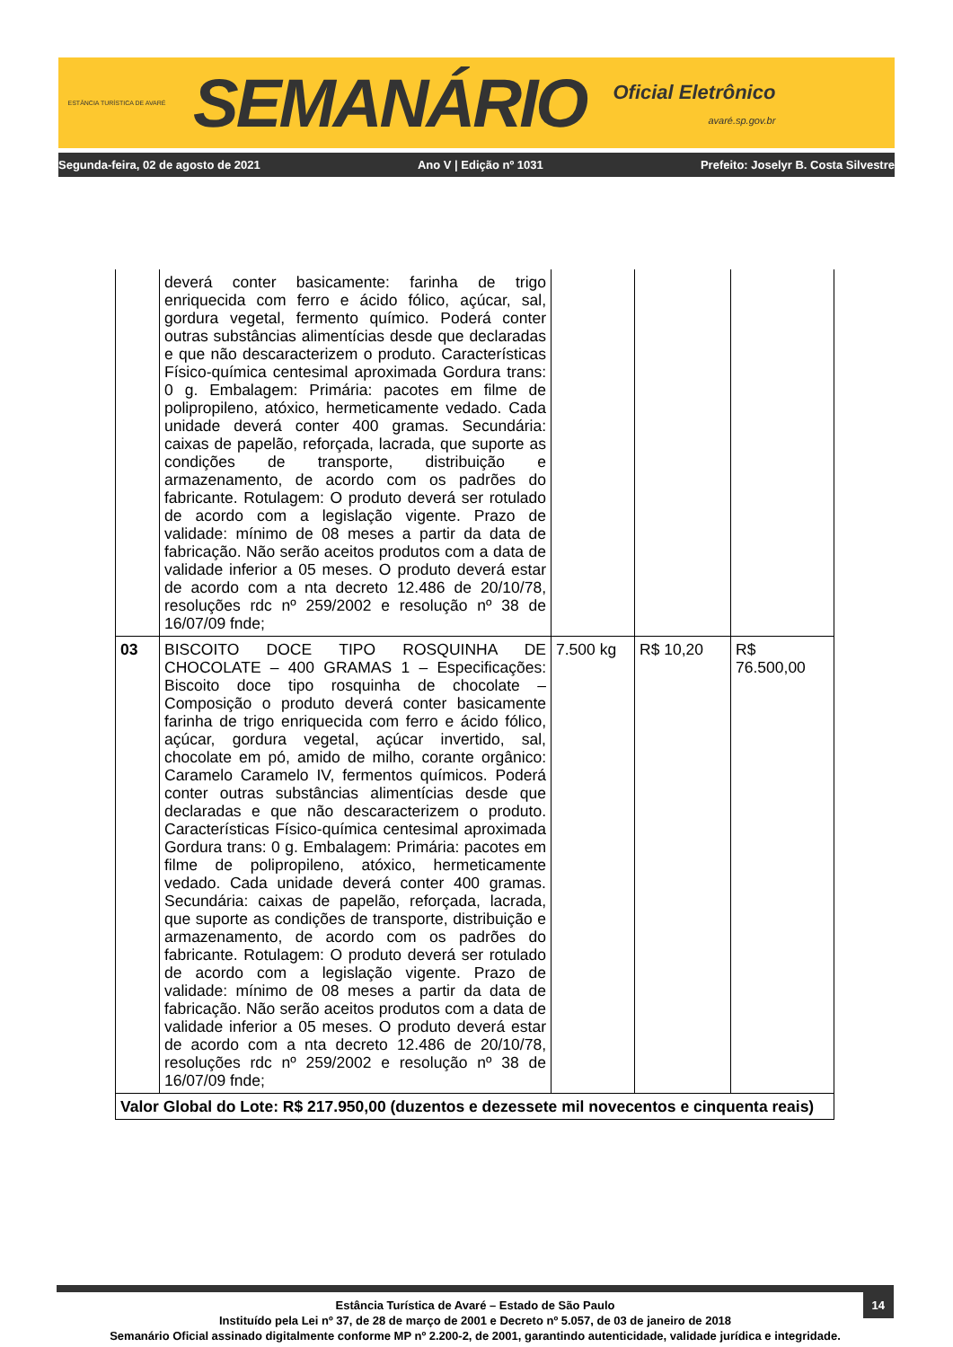ESTÂNCIA TURÍSTICA DE AVARÉ
SEMANÁRIO
Oficial Eletrônico
avaré.sp.gov.br
Segunda-feira, 02 de agosto de 2021 Ano V | Edição nº 1031 Prefeito: Joselyr B. Costa Silvestre
| | deverá conter basicamente: farinha de trigo enriquecida com ferro e ácido fólico, açúcar, sal, gordura vegetal, fermento químico. Poderá conter outras substâncias alimentícias desde que declaradas e que não descaracterizem o produto. Características Físico-química centesimal aproximada Gordura trans: 0 g. Embalagem: Primária: pacotes em filme de polipropileno, atóxico, hermeticamente vedado. Cada unidade deverá conter 400 gramas. Secundária: caixas de papelão, reforçada, lacrada, que suporte as condições de transporte, distribuição e armazenamento, de acordo com os padrões do fabricante. Rotulagem: O produto deverá ser rotulado de acordo com a legislação vigente. Prazo de validade: mínimo de 08 meses a partir da data de fabricação. Não serão aceitos produtos com a data de validade inferior a 05 meses. O produto deverá estar de acordo com a nta decreto 12.486 de 20/10/78, resoluções rdc nº 259/2002 e resolução nº 38 de 16/07/09 fnde; | | | |
| 03 | BISCOITO DOCE TIPO ROSQUINHA DE CHOCOLATE – 400 GRAMAS 1 – Especificações: Biscoito doce tipo rosquinha de chocolate – Composição o produto deverá conter basicamente farinha de trigo enriquecida com ferro e ácido fólico, açúcar, gordura vegetal, açúcar invertido, sal, chocolate em pó, amido de milho, corante orgânico: Caramelo Caramelo IV, fermentos químicos. Poderá conter outras substâncias alimentícias desde que declaradas e que não descaracterizem o produto. Características Físico-química centesimal aproximada Gordura trans: 0 g. Embalagem: Primária: pacotes em filme de polipropileno, atóxico, hermeticamente vedado. Cada unidade deverá conter 400 gramas. Secundária: caixas de papelão, reforçada, lacrada, que suporte as condições de transporte, distribuição e armazenamento, de acordo com os padrões do fabricante. Rotulagem: O produto deverá ser rotulado de acordo com a legislação vigente. Prazo de validade: mínimo de 08 meses a partir da data de fabricação. Não serão aceitos produtos com a data de validade inferior a 05 meses. O produto deverá estar de acordo com a nta decreto 12.486 de 20/10/78, resoluções rdc nº 259/2002 e resolução nº 38 de 16/07/09 fnde; | 7.500 kg | R$ 10,20 | R$ 76.500,00 |
| Valor Global do Lote: R$ 217.950,00 (duzentos e dezessete mil novecentos e cinquenta reais) | | | | |
14
Estância Turística de Avaré – Estado de São Paulo
Instituído pela Lei nº 37, de 28 de março de 2001 e Decreto nº 5.057, de 03 de janeiro de 2018
Semanário Oficial assinado digitalmente conforme MP nº 2.200-2, de 2001, garantindo autenticidade, validade jurídica e integridade.